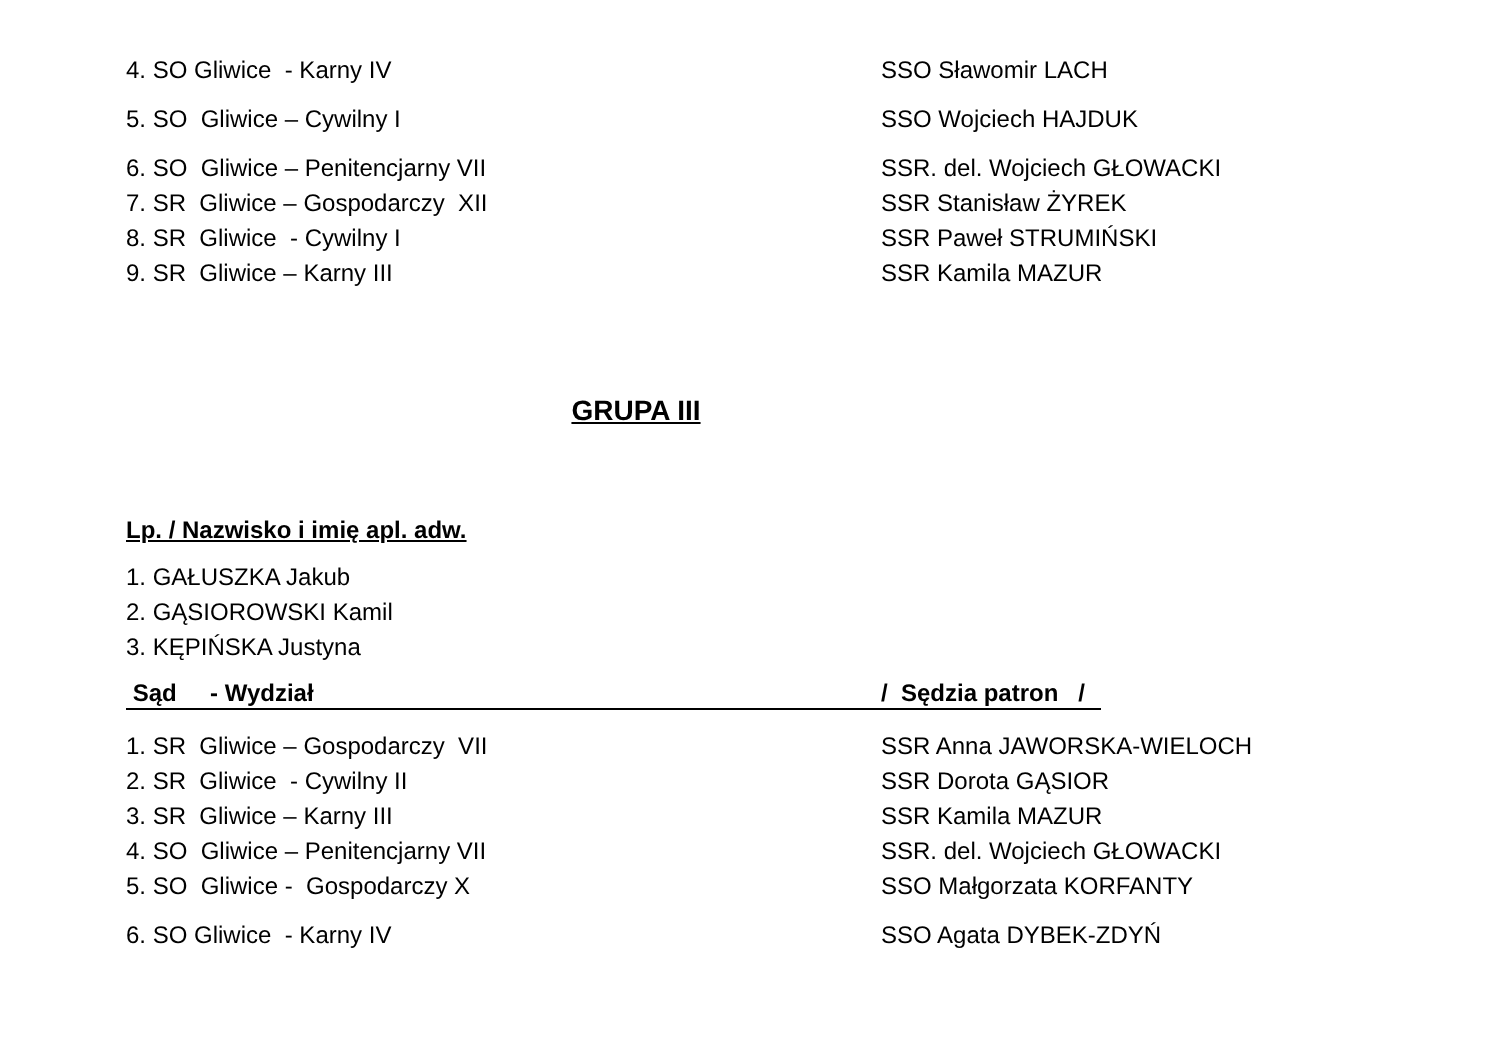4. SO Gliwice - Karny IV SSO Sławomir LACH
5. SO Gliwice – Cywilny I SSO Wojciech HAJDUK
6. SO Gliwice – Penitencjarny VII SSR. del. Wojciech GŁOWACKI
7. SR Gliwice – Gospodarczy XII SSR Stanisław ŻYREK
8. SR Gliwice - Cywilny I SSR Paweł STRUMIŃSKI
9. SR Gliwice – Karny III SSR Kamila MAZUR
GRUPA III
Lp. / Nazwisko i imię apl. adw.
1. GAŁUSZKA Jakub
2. GĄSIOROWSKI Kamil
3. KĘPIŃSKA Justyna
Sąd - Wydział / Sędzia patron /
1. SR Gliwice – Gospodarczy VII SSR Anna JAWORSKA-WIELOCH
2. SR Gliwice - Cywilny II SSR Dorota GĄSIOR
3. SR Gliwice – Karny III SSR Kamila MAZUR
4. SO Gliwice – Penitencjarny VII SSR. del. Wojciech GŁOWACKI
5. SO Gliwice - Gospodarczy X SSO Małgorzata KORFANTY
6. SO Gliwice - Karny IV SSO Agata DYBEK-ZDYŃ